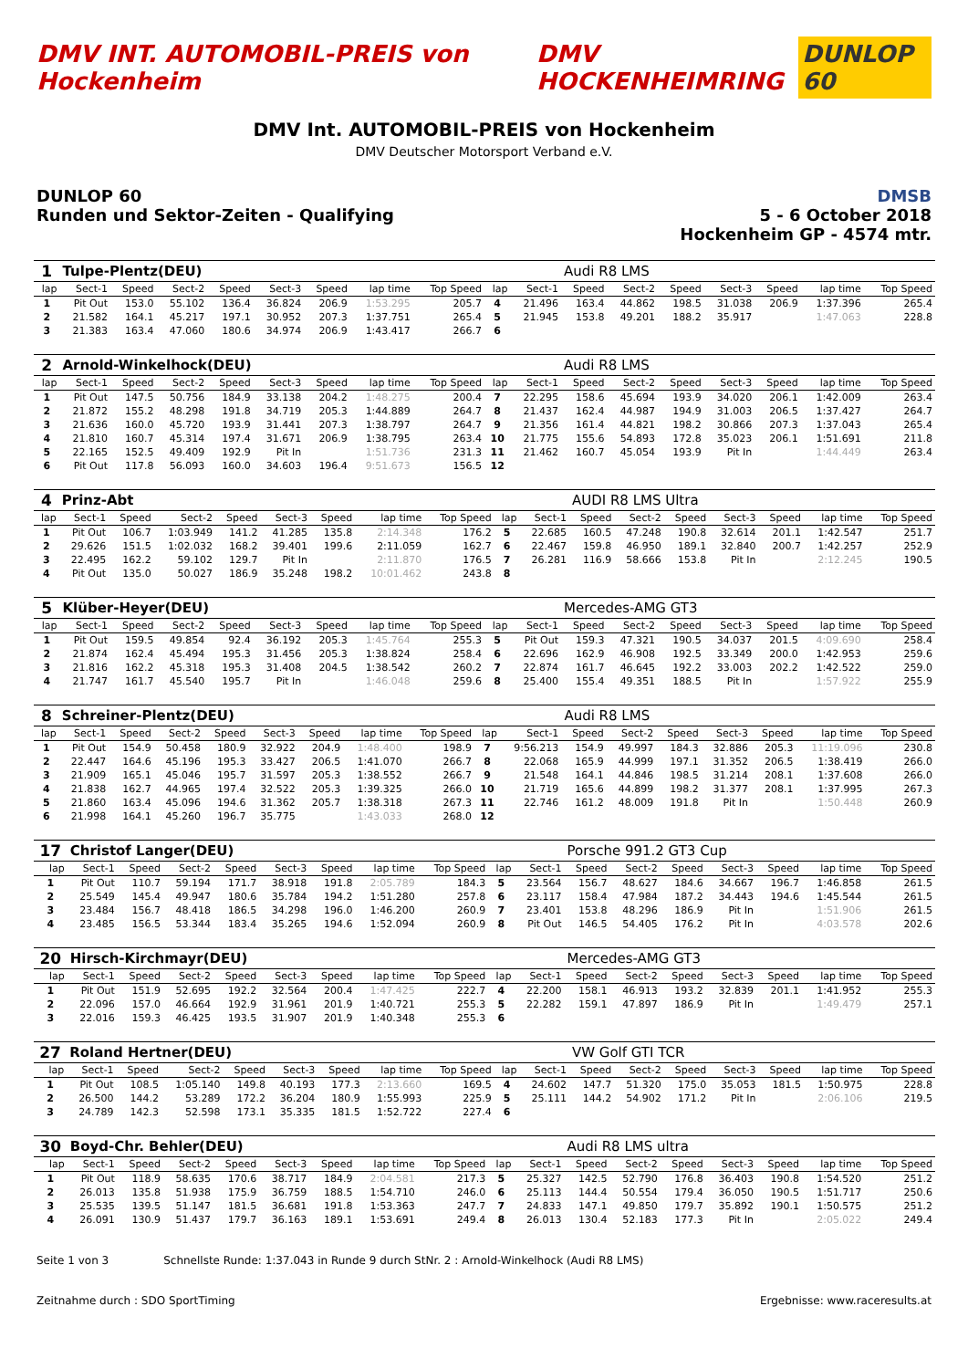DMV INT. AUTOMOBIL-PREIS von Hockenheim DMV HOCKENHEIMRING DUNLOP 60
DMV Int. AUTOMOBIL-PREIS von Hockenheim
DMV Deutscher Motorsport Verband e.V.
DUNLOP 60
Runden und Sektor-Zeiten - Qualifying
DMSB
5 - 6 October 2018
Hockenheim GP - 4574 mtr.
| 1 | Tulpe-Plentz(DEU) | | | | | | | | | | Audi R8 LMS | | | | | | |
| lap | Sect-1 | Speed | Sect-2 | Speed | Sect-3 | Speed | lap time | Top Speed | lap | Sect-1 | Speed | Sect-2 | Speed | Sect-3 | Speed | lap time | Top Speed |
| 1 | Pit Out | 153.0 | 55.102 | 136.4 | 36.824 | 206.9 | 1:53.295 | 205.7 | 4 | 21.496 | 163.4 | 44.862 | 198.5 | 31.038 | 206.9 | 1:37.396 | 265.4 |
| 2 | 21.582 | 164.1 | 45.217 | 197.1 | 30.952 | 207.3 | 1:37.751 | 265.4 | 5 | 21.945 | 153.8 | 49.201 | 188.2 | 35.917 | | 1:47.063 | 228.8 |
| 3 | 21.383 | 163.4 | 47.060 | 180.6 | 34.974 | 206.9 | 1:43.417 | 266.7 | 6 | | | | | | | | |
| 2 | Arnold-Winkelhock(DEU) | | | | | | | | | | Audi R8 LMS | | | | | | |
| lap | Sect-1 | Speed | Sect-2 | Speed | Sect-3 | Speed | lap time | Top Speed | lap | Sect-1 | Speed | Sect-2 | Speed | Sect-3 | Speed | lap time | Top Speed |
| 1 | Pit Out | 147.5 | 50.756 | 184.9 | 33.138 | 204.2 | 1:48.275 | 200.4 | 7 | 22.295 | 158.6 | 45.694 | 193.9 | 34.020 | 206.1 | 1:42.009 | 263.4 |
| 2 | 21.872 | 155.2 | 48.298 | 191.8 | 34.719 | 205.3 | 1:44.889 | 264.7 | 8 | 21.437 | 162.4 | 44.987 | 194.9 | 31.003 | 206.5 | 1:37.427 | 264.7 |
| 3 | 21.636 | 160.0 | 45.720 | 193.9 | 31.441 | 207.3 | 1:38.797 | 264.7 | 9 | 21.356 | 161.4 | 44.821 | 198.2 | 30.866 | 207.3 | 1:37.043 | 265.4 |
| 4 | 21.810 | 160.7 | 45.314 | 197.4 | 31.671 | 206.9 | 1:38.795 | 263.4 | 10 | 21.775 | 155.6 | 54.893 | 172.8 | 35.023 | 206.1 | 1:51.691 | 211.8 |
| 5 | 22.165 | 152.5 | 49.409 | 192.9 | Pit In | | 1:51.736 | 231.3 | 11 | 21.462 | 160.7 | 45.054 | 193.9 | Pit In | | 1:44.449 | 263.4 |
| 6 | Pit Out | 117.8 | 56.093 | 160.0 | 34.603 | 196.4 | 9:51.673 | 156.5 | 12 | | | | | | | | |
| 4 | Prinz-Abt | | | | | | | | | | AUDI R8 LMS Ultra | | | | | | |
| lap | Sect-1 | Speed | Sect-2 | Speed | Sect-3 | Speed | lap time | Top Speed | lap | Sect-1 | Speed | Sect-2 | Speed | Sect-3 | Speed | lap time | Top Speed |
| 1 | Pit Out | 106.7 | 1:03.949 | 141.2 | 41.285 | 135.8 | 2:14.348 | 176.2 | 5 | 22.685 | 160.5 | 47.248 | 190.8 | 32.614 | 201.1 | 1:42.547 | 251.7 |
| 2 | 29.626 | 151.5 | 1:02.032 | 168.2 | 39.401 | 199.6 | 2:11.059 | 162.7 | 6 | 22.467 | 159.8 | 46.950 | 189.1 | 32.840 | 200.7 | 1:42.257 | 252.9 |
| 3 | 22.495 | 162.2 | 59.102 | 129.7 | Pit In | | 2:11.870 | 176.5 | 7 | 26.281 | 116.9 | 58.666 | 153.8 | Pit In | | 2:12.245 | 190.5 |
| 4 | Pit Out | 135.0 | 50.027 | 186.9 | 35.248 | 198.2 | 10:01.462 | 243.8 | 8 | | | | | | | | |
| 5 | Klüber-Heyer(DEU) | | | | | | | | | | Mercedes-AMG GT3 | | | | | | |
| lap | Sect-1 | Speed | Sect-2 | Speed | Sect-3 | Speed | lap time | Top Speed | lap | Sect-1 | Speed | Sect-2 | Speed | Sect-3 | Speed | lap time | Top Speed |
| 1 | Pit Out | 159.5 | 49.854 | 92.4 | 36.192 | 205.3 | 1:45.764 | 255.3 | 5 | Pit Out | 159.3 | 47.321 | 190.5 | 34.037 | 201.5 | 4:09.690 | 258.4 |
| 2 | 21.874 | 162.4 | 45.494 | 195.3 | 31.456 | 205.3 | 1:38.824 | 258.4 | 6 | 22.696 | 162.9 | 46.908 | 192.5 | 33.349 | 200.0 | 1:42.953 | 259.6 |
| 3 | 21.816 | 162.2 | 45.318 | 195.3 | 31.408 | 204.5 | 1:38.542 | 260.2 | 7 | 22.874 | 161.7 | 46.645 | 192.2 | 33.003 | 202.2 | 1:42.522 | 259.0 |
| 4 | 21.747 | 161.7 | 45.540 | 195.7 | Pit In | | 1:46.048 | 259.6 | 8 | 25.400 | 155.4 | 49.351 | 188.5 | Pit In | | 1:57.922 | 255.9 |
| 8 | Schreiner-Plentz(DEU) | | | | | | | | | | Audi R8 LMS | | | | | | |
| lap | Sect-1 | Speed | Sect-2 | Speed | Sect-3 | Speed | lap time | Top Speed | lap | Sect-1 | Speed | Sect-2 | Speed | Sect-3 | Speed | lap time | Top Speed |
| 1 | Pit Out | 154.9 | 50.458 | 180.9 | 32.922 | 204.9 | 1:48.400 | 198.9 | 7 | 9:56.213 | 154.9 | 49.997 | 184.3 | 32.886 | 205.3 | 11:19.096 | 230.8 |
| 2 | 22.447 | 164.6 | 45.196 | 195.3 | 33.427 | 206.5 | 1:41.070 | 266.7 | 8 | 22.068 | 165.9 | 44.999 | 197.1 | 31.352 | 206.5 | 1:38.419 | 266.0 |
| 3 | 21.909 | 165.1 | 45.046 | 195.7 | 31.597 | 205.3 | 1:38.552 | 266.7 | 9 | 21.548 | 164.1 | 44.846 | 198.5 | 31.214 | 208.1 | 1:37.608 | 266.0 |
| 4 | 21.838 | 162.7 | 44.965 | 197.4 | 32.522 | 205.3 | 1:39.325 | 266.0 | 10 | 21.719 | 165.6 | 44.899 | 198.2 | 31.377 | 208.1 | 1:37.995 | 267.3 |
| 5 | 21.860 | 163.4 | 45.096 | 194.6 | 31.362 | 205.7 | 1:38.318 | 267.3 | 11 | 22.746 | 161.2 | 48.009 | 191.8 | Pit In | | 1:50.448 | 260.9 |
| 6 | 21.998 | 164.1 | 45.260 | 196.7 | 35.775 | | 1:43.033 | 268.0 | 12 | | | | | | | | |
| 17 | Christof Langer(DEU) | | | | | | | | | | Porsche 991.2 GT3 Cup | | | | | | |
| lap | Sect-1 | Speed | Sect-2 | Speed | Sect-3 | Speed | lap time | Top Speed | lap | Sect-1 | Speed | Sect-2 | Speed | Sect-3 | Speed | lap time | Top Speed |
| 1 | Pit Out | 110.7 | 59.194 | 171.7 | 38.918 | 191.8 | 2:05.789 | 184.3 | 5 | 23.564 | 156.7 | 48.627 | 184.6 | 34.667 | 196.7 | 1:46.858 | 261.5 |
| 2 | 25.549 | 145.4 | 49.947 | 180.6 | 35.784 | 194.2 | 1:51.280 | 257.8 | 6 | 23.117 | 158.4 | 47.984 | 187.2 | 34.443 | 194.6 | 1:45.544 | 261.5 |
| 3 | 23.484 | 156.7 | 48.418 | 186.5 | 34.298 | 196.0 | 1:46.200 | 260.9 | 7 | 23.401 | 153.8 | 48.296 | 186.9 | Pit In | | 1:51.906 | 261.5 |
| 4 | 23.485 | 156.5 | 53.344 | 183.4 | 35.265 | 194.6 | 1:52.094 | 260.9 | 8 | Pit Out | 146.5 | 54.405 | 176.2 | Pit In | | 4:03.578 | 202.6 |
| 20 | Hirsch-Kirchmayr(DEU) | | | | | | | | | | Mercedes-AMG GT3 | | | | | | |
| lap | Sect-1 | Speed | Sect-2 | Speed | Sect-3 | Speed | lap time | Top Speed | lap | Sect-1 | Speed | Sect-2 | Speed | Sect-3 | Speed | lap time | Top Speed |
| 1 | Pit Out | 151.9 | 52.695 | 192.2 | 32.564 | 200.4 | 1:47.425 | 222.7 | 4 | 22.200 | 158.1 | 46.913 | 193.2 | 32.839 | 201.1 | 1:41.952 | 255.3 |
| 2 | 22.096 | 157.0 | 46.664 | 192.9 | 31.961 | 201.9 | 1:40.721 | 255.3 | 5 | 22.282 | 159.1 | 47.897 | 186.9 | Pit In | | 1:49.479 | 257.1 |
| 3 | 22.016 | 159.3 | 46.425 | 193.5 | 31.907 | 201.9 | 1:40.348 | 255.3 | 6 | | | | | | | | |
| 27 | Roland Hertner(DEU) | | | | | | | | | | VW Golf GTI TCR | | | | | | |
| lap | Sect-1 | Speed | Sect-2 | Speed | Sect-3 | Speed | lap time | Top Speed | lap | Sect-1 | Speed | Sect-2 | Speed | Sect-3 | Speed | lap time | Top Speed |
| 1 | Pit Out | 108.5 | 1:05.140 | 149.8 | 40.193 | 177.3 | 2:13.660 | 169.5 | 4 | 24.602 | 147.7 | 51.320 | 175.0 | 35.053 | 181.5 | 1:50.975 | 228.8 |
| 2 | 26.500 | 144.2 | 53.289 | 172.2 | 36.204 | 180.9 | 1:55.993 | 225.9 | 5 | 25.111 | 144.2 | 54.902 | 171.2 | Pit In | | 2:06.106 | 219.5 |
| 3 | 24.789 | 142.3 | 52.598 | 173.1 | 35.335 | 181.5 | 1:52.722 | 227.4 | 6 | | | | | | | | |
| 30 | Boyd-Chr. Behler(DEU) | | | | | | | | | | Audi R8 LMS ultra | | | | | | |
| lap | Sect-1 | Speed | Sect-2 | Speed | Sect-3 | Speed | lap time | Top Speed | lap | Sect-1 | Speed | Sect-2 | Speed | Sect-3 | Speed | lap time | Top Speed |
| 1 | Pit Out | 118.9 | 58.635 | 170.6 | 38.717 | 184.9 | 2:04.581 | 217.3 | 5 | 25.327 | 142.5 | 52.790 | 176.8 | 36.403 | 190.8 | 1:54.520 | 251.2 |
| 2 | 26.013 | 135.8 | 51.938 | 175.9 | 36.759 | 188.5 | 1:54.710 | 246.0 | 6 | 25.113 | 144.4 | 50.554 | 179.4 | 36.050 | 190.5 | 1:51.717 | 250.6 |
| 3 | 25.535 | 139.5 | 51.147 | 181.5 | 36.681 | 191.8 | 1:53.363 | 247.7 | 7 | 24.833 | 147.1 | 49.850 | 179.7 | 35.892 | 190.1 | 1:50.575 | 251.2 |
| 4 | 26.091 | 130.9 | 51.437 | 179.7 | 36.163 | 189.1 | 1:53.691 | 249.4 | 8 | 26.013 | 130.4 | 52.183 | 177.3 | Pit In | | 2:05.022 | 249.4 |
Seite 1 von 3 Schnellste Runde: 1:37.043 in Runde 9 durch StNr. 2 : Arnold-Winkelhock (Audi R8 LMS)
Zeitnahme durch : SDO SportTiming Ergebnisse: www.raceresults.at